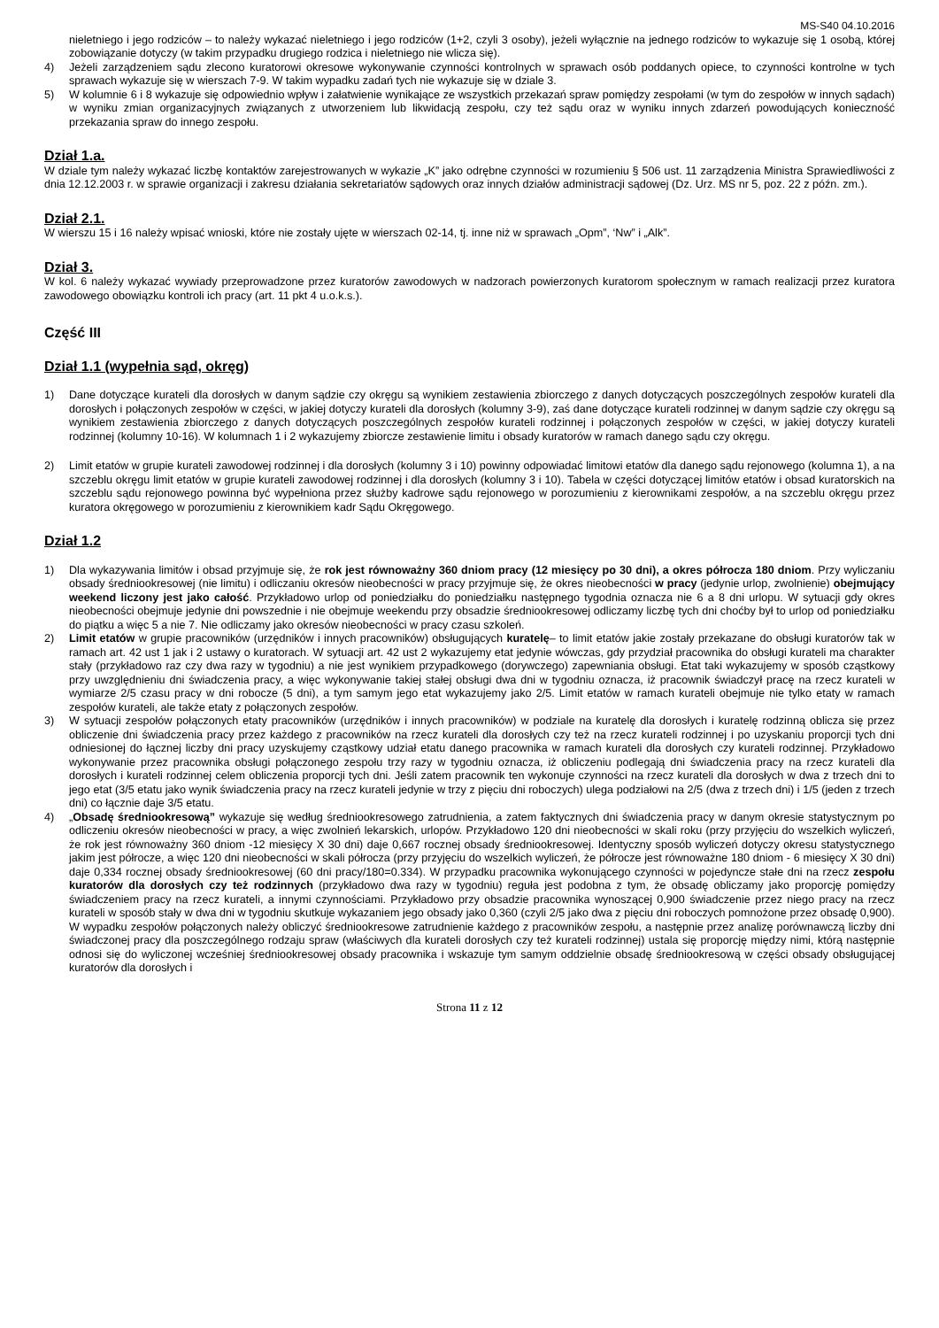MS-S40 04.10.2016
nieletniego i jego rodziców – to należy wykazać nieletniego i jego rodziców (1+2, czyli 3 osoby), jeżeli wyłącznie na jednego rodziców to wykazuje się 1 osobą, której zobowiązanie dotyczy (w takim przypadku drugiego rodzica i nieletniego nie wlicza się).
4) Jeżeli zarządzeniem sądu zlecono kuratorowi okresowe wykonywanie czynności kontrolnych w sprawach osób poddanych opiece, to czynności kontrolne w tych sprawach wykazuje się w wierszach 7-9. W takim wypadku zadań tych nie wykazuje się w dziale 3.
5) W kolumnie 6 i 8 wykazuje się odpowiednio wpływ i załatwienie wynikające ze wszystkich przekazań spraw pomiędzy zespołami (w tym do zespołów w innych sądach) w wyniku zmian organizacyjnych związanych z utworzeniem lub likwidacją zespołu, czy też sądu oraz w wyniku innych zdarzeń powodujących konieczność przekazania spraw do innego zespołu.
Dział 1.a.
W dziale tym należy wykazać liczbę kontaktów zarejestrowanych w wykazie „K” jako odrębne czynności w rozumieniu § 506 ust. 11 zarządzenia Ministra Sprawiedliwości z dnia 12.12.2003 r. w sprawie organizacji i zakresu działania sekretariatów sądowych oraz innych działów administracji sądowej (Dz. Urz. MS nr 5, poz. 22 z późn. zm.).
Dział 2.1.
W wierszu 15 i 16 należy wpisać wnioski, które nie zostały ujęte w wierszach 02-14, tj. inne niż w sprawach „Opm”, ‘Nw” i „Alk”.
Dział 3.
W kol. 6 należy wykazać wywiady przeprowadzone przez kuratorów zawodowych w nadzorach powierzonych kuratorom społecznym w ramach realizacji przez kuratora zawodowego obowiązku kontroli ich pracy (art. 11 pkt 4 u.o.k.s.).
Część III
Dział 1.1 (wypełnia sąd, okręg)
1) Dane dotyczące kurateli dla dorosłych w danym sądzie czy okręgu są wynikiem zestawienia zbiorczego z danych dotyczących poszczególnych zespołów kurateli dla dorosłych i połączonych zespołów w części, w jakiej dotyczy kurateli dla dorosłych (kolumny 3-9), zaś dane dotyczące kurateli rodzinnej w danym sądzie czy okręgu są wynikiem zestawienia zbiorczego z danych dotyczących poszczególnych zespołów kurateli rodzinnej i połączonych zespołów w części, w jakiej dotyczy kurateli rodzinnej (kolumny 10-16). W kolumnach 1 i 2 wykazujemy zbiorcze zestawienie limitu i obsady kuratorów w ramach danego sądu czy okręgu.
2) Limit etatów w grupie kurateli zawodowej rodzinnej i dla dorosłych (kolumny 3 i 10) powinny odpowiadać limitowi etatów dla danego sądu rejonowego (kolumna 1), a na szczeblu okręgu limit etatów w grupie kurateli zawodowej rodzinnej i dla dorosłych (kolumny 3 i 10). Tabela w części dotyczącej limitów etatów i obsad kuratorskich na szczeblu sądu rejonowego powinna być wypełniona przez służby kadrowe sądu rejonowego w porozumieniu z kierownikami zespołów, a na szczeblu okręgu przez kuratora okręgowego w porozumieniu z kierownikiem kadr Sądu Okręgowego.
Dział 1.2
1) Dla wykazywania limitów i obsad przyjmuje się, że rok jest równoważny 360 dniom pracy (12 miesięcy po 30 dni), a okres półrocza 180 dniom. Przy wyliczaniu obsady średniookresowej (nie limitu) i odliczaniu okresów nieobecności w pracy przyjmuje się, że okres nieobecności w pracy (jedynie urlop, zwolnienie) obejmujący weekend liczony jest jako całość. Przykładowo urlop od poniedziałku do poniedziałku następnego tygodnia oznacza nie 6 a 8 dni urlopu. W sytuacji gdy okres nieobecności obejmuje jedynie dni powszednie i nie obejmuje weekendu przy obsadzie średniookresowej odliczamy liczbę tych dni choćby był to urlop od poniedziałku do piątku a więc 5 a nie 7. Nie odliczamy jako okresów nieobecności w pracy czasu szkoleń.
2) Limit etatów w grupie pracowników (urzędników i innych pracowników) obsługujących kuratelę– to limit etatów jakie zostały przekazane do obsługi kuratorów tak w ramach art. 42 ust 1 jak i 2 ustawy o kuratorach. W sytuacji art. 42 ust 2 wykazujemy etat jedynie wówczas, gdy przydział pracownika do obsługi kurateli ma charakter stały (przykładowo raz czy dwa razy w tygodniu) a nie jest wynikiem przypadkowego (dorywczego) zapewniania obsługi. Etat taki wykazujemy w sposób cząstkowy przy uwzględnieniu dni świadczenia pracy, a więc wykonywanie takiej stałej obsługi dwa dni w tygodniu oznacza, iż pracownik świadczył pracę na rzecz kurateli w wymiarze 2/5 czasu pracy w dni robocze (5 dni), a tym samym jego etat wykazujemy jako 2/5. Limit etatów w ramach kurateli obejmuje nie tylko etaty w ramach zespołów kurateli, ale także etaty z połączonych zespołów.
3) W sytuacji zespołów połączonych etaty pracowników (urzędników i innych pracowników) w podziale na kuratelę dla dorosłych i kuratelę rodzinną oblicza się przez obliczenie dni świadczenia pracy przez każdego z pracowników na rzecz kurateli dla dorosłych czy też na rzecz kurateli rodzinnej i po uzyskaniu proporcji tych dni odniesionej do łącznej liczby dni pracy uzyskujemy cząstkowy udział etatu danego pracownika w ramach kurateli dla dorosłych czy kurateli rodzinnej. Przykładowo wykonywanie przez pracownika obsługi połączonego zespołu trzy razy w tygodniu oznacza, iż obliczeniu podlegają dni świadczenia pracy na rzecz kurateli dla dorosłych i kurateli rodzinnej celem obliczenia proporcji tych dni. Jeśli zatem pracownik ten wykonuje czynności na rzecz kurateli dla dorosłych w dwa z trzech dni to jego etat (3/5 etatu jako wynik świadczenia pracy na rzecz kurateli jedynie w trzy z pięciu dni roboczych) ulega podziałowi na 2/5 (dwa z trzech dni) i 1/5 (jeden z trzech dni) co łącznie daje 3/5 etatu.
4) „Obsadę średniookresową” wykazuje się według średniookresowego zatrudnienia, a zatem faktycznych dni świadczenia pracy w danym okresie statystycznym po odliczeniu okresów nieobecności w pracy, a więc zwolnień lekarskich, urlopów. Przykładowo 120 dni nieobecności w skali roku (przy przyjęciu do wszelkich wyliczeń, że rok jest równoważny 360 dniom -12 miesięcy X 30 dni) daje 0,667 rocznej obsady średniookresowej. Identyczny sposób wyliczeń dotyczy okresu statystycznego jakim jest półrocze, a więc 120 dni nieobecności w skali półrocza (przy przyjęciu do wszelkich wyliczeń, że półrocze jest równoważne 180 dniom - 6 miesięcy X 30 dni) daje 0,334 rocznej obsady średniookresowej (60 dni pracy/180=0.334). W przypadku pracownika wykonującego czynności w pojedyncze stałe dni na rzecz zespołu kuratorów dla dorosłych czy też rodzinnych (przykładowo dwa razy w tygodniu) reguła jest podobna z tym, że obsadę obliczamy jako proporcję pomiędzy świadczeniem pracy na rzecz kurateli, a innymi czynnościami. Przykładowo przy obsadzie pracownika wynoszącej 0,900 świadczenie przez niego pracy na rzecz kurateli w sposób stały w dwa dni w tygodniu skutkuje wykazaniem jego obsady jako 0,360 (czyli 2/5 jako dwa z pięciu dni roboczych pomnożone przez obsadę 0,900). W wypadku zespołów połączonych należy obliczyć średniookresowe zatrudnienie każdego z pracowników zespołu, a następnie przez analizę porównawczą liczby dni świadczonej pracy dla poszczególnego rodzaju spraw (właściwych dla kurateli dorosłych czy też kurateli rodzinnej) ustala się proporcję między nimi, którą następnie odnosi się do wyliczonej wcześniej średniookresowej obsady pracownika i wskazuje tym samym oddzielnie obsadę średniookresową w części obsady obsługującej kuratorów dla dorosłych i
Strona 11 z 12